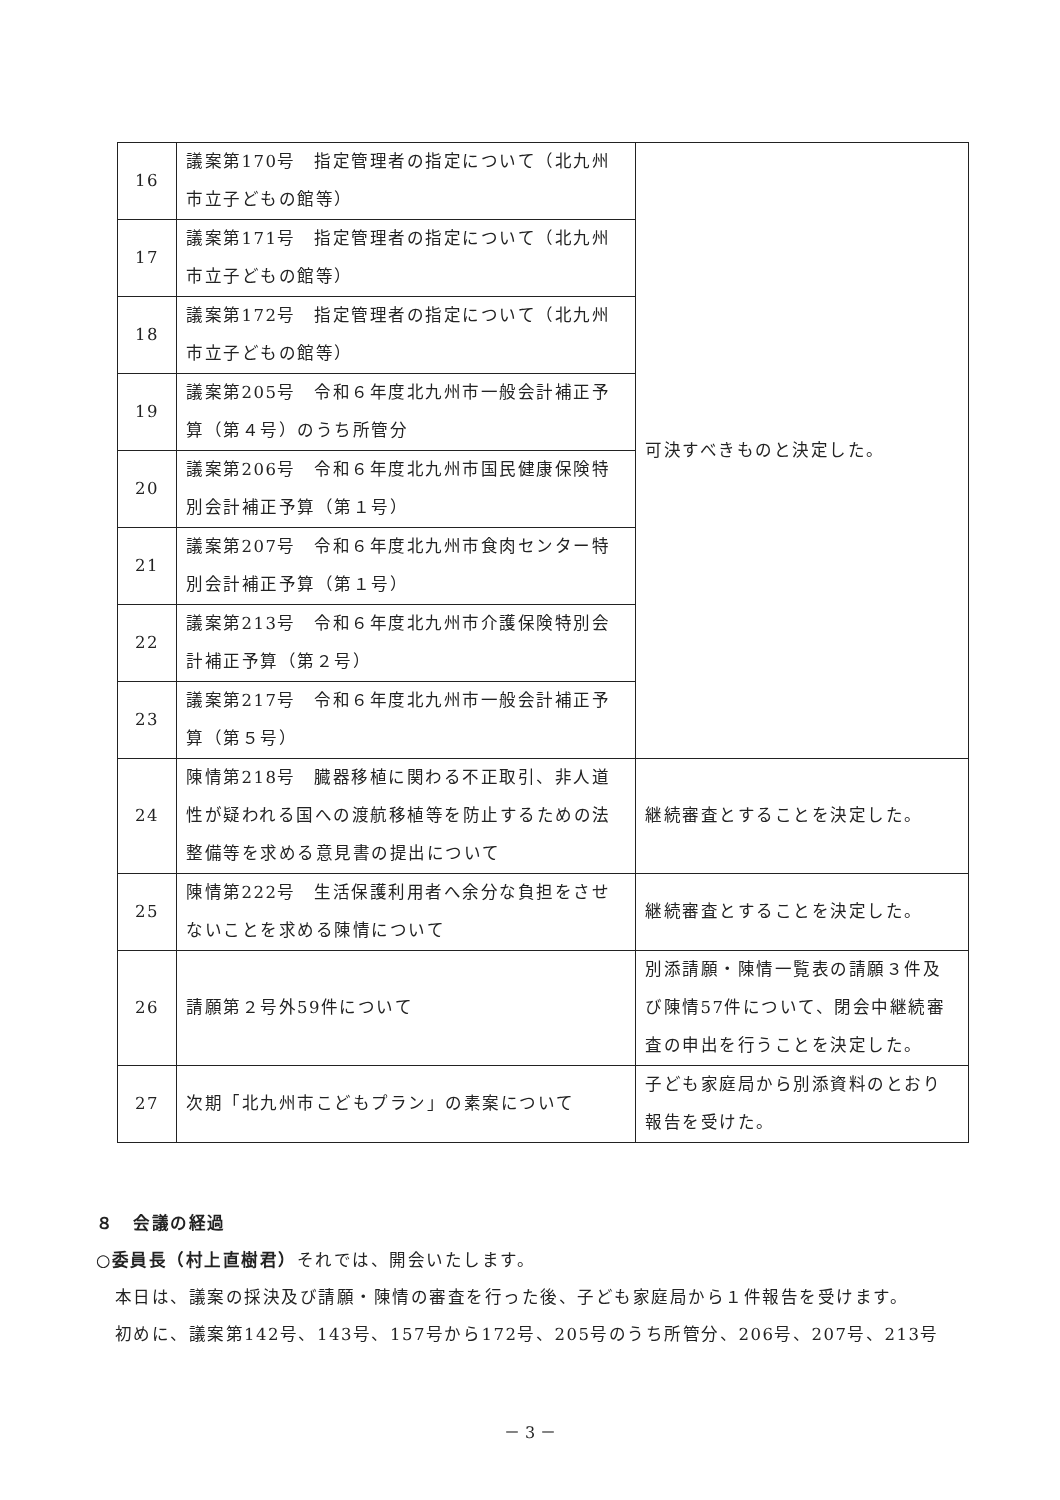| 16 | 議案第170号 指定管理者の指定について（北九州市立子どもの館等） | 可決すべきものと決定した。 |
| 17 | 議案第171号 指定管理者の指定について（北九州市立子どもの館等） | |
| 18 | 議案第172号 指定管理者の指定について（北九州市立子どもの館等） | |
| 19 | 議案第205号 令和６年度北九州市一般会計補正予算（第４号）のうち所管分 | |
| 20 | 議案第206号 令和６年度北九州市国民健康保険特別会計補正予算（第１号） | |
| 21 | 議案第207号 令和６年度北九州市食肉センター特別会計補正予算（第１号） | |
| 22 | 議案第213号 令和６年度北九州市介護保険特別会計補正予算（第２号） | |
| 23 | 議案第217号 令和６年度北九州市一般会計補正予算（第５号） | |
| 24 | 陳情第218号 臓器移植に関わる不正取引、非人道性が疑われる国への渡航移植等を防止するための法整備等を求める意見書の提出について | 継続審査とすることを決定した。 |
| 25 | 陳情第222号 生活保護利用者へ余分な負担をさせないことを求める陳情について | 継続審査とすることを決定した。 |
| 26 | 請願第２号外59件について | 別添請願・陳情一覧表の請願３件及び陳情57件について、閉会中継続審査の申出を行うことを決定した。 |
| 27 | 次期「北九州市こどもプラン」の素案について | 子ども家庭局から別添資料のとおり報告を受けた。 |
８　会議の経過
○委員長（村上直樹君）それでは、開会いたします。
　本日は、議案の採決及び請願・陳情の審査を行った後、子ども家庭局から１件報告を受けます。
　初めに、議案第142号、143号、157号から172号、205号のうち所管分、206号、207号、213号
－ 3 －